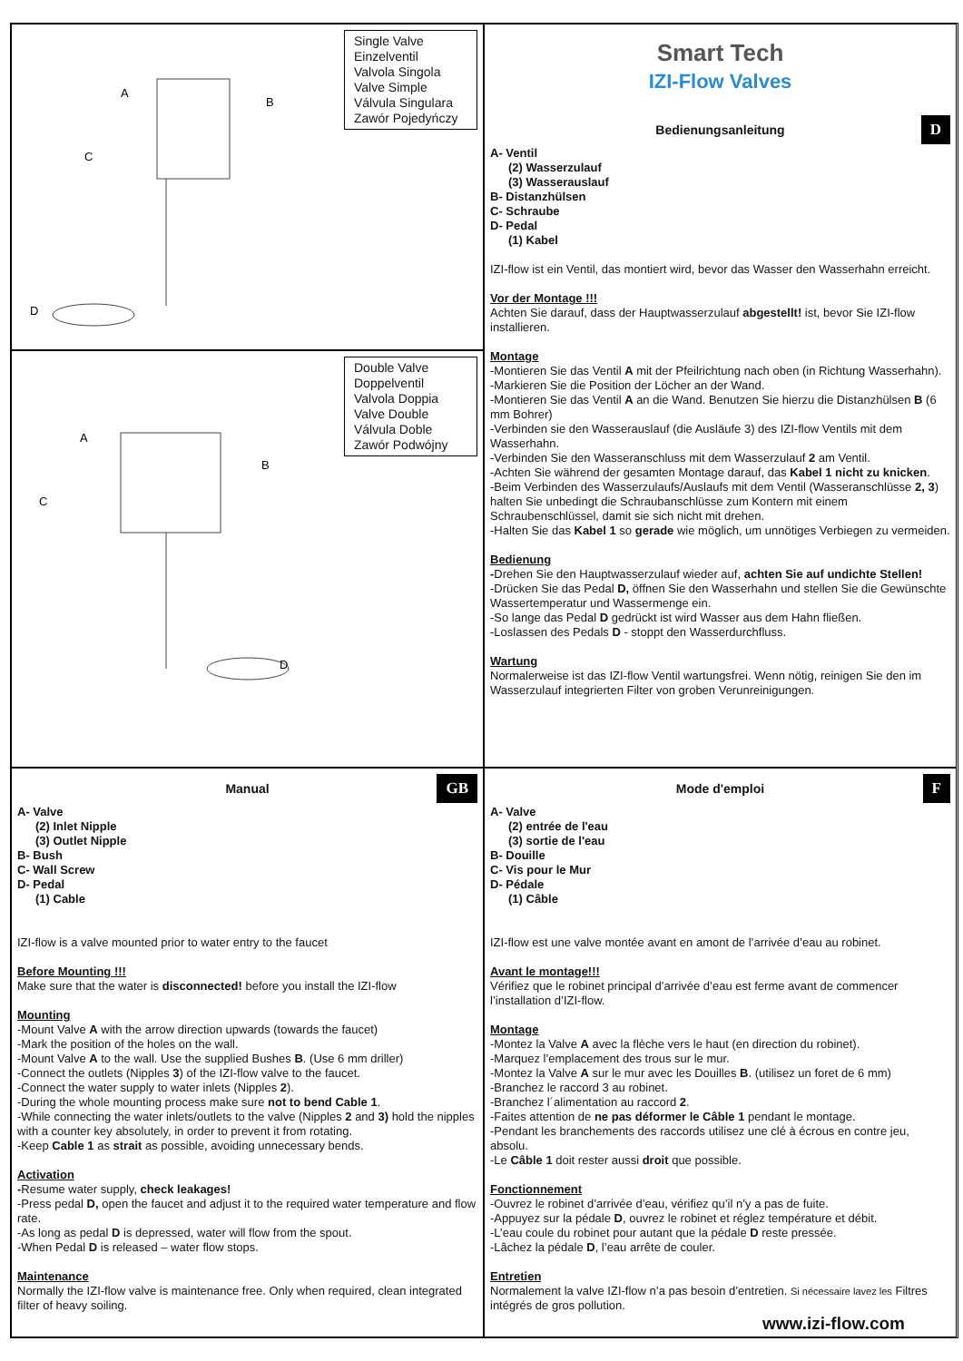Single Valve
Einzelventil
Valvola Singola
Valve Simple
Válvula Singulara
Zawór Pojedyńczy
D
A
B
C
Smart Tech
IZI-Flow Valves
Bedienungsanleitung D
A- Ventil
(2) Wasserzulauf
(3) Wasserauslauf
B- Distanzhülsen
C- Schraube
D- Pedal
(1) Kabel
IZI-flow ist ein Ventil, das montiert wird, bevor das Wasser den Wasserhahn erreicht.
Vor der Montage !!!
Achten Sie darauf, dass der Hauptwasserzulauf abgestellt! ist, bevor Sie IZI-flow installieren.
Montage
-Montieren Sie das Ventil A mit der Pfeilrichtung nach oben (in Richtung Wasserhahn).
-Markieren Sie die Position der Löcher an der Wand.
-Montieren Sie das Ventil A an die Wand. Benutzen Sie hierzu die Distanzhülsen B (6 mm Bohrer)
-Verbinden sie den Wasserauslauf (die Ausläufe 3) des IZI-flow Ventils mit dem Wasserhahn.
-Verbinden Sie den Wasseranschluss mit dem Wasserzulauf 2 am Ventil.
-Achten Sie während der gesamten Montage darauf, das Kabel 1 nicht zu knicken.
-Beim Verbinden des Wasserzulaufs/Auslaufs mit dem Ventil (Wasseranschlüsse 2, 3) halten Sie unbedingt die Schraubanschlüsse zum Kontern mit einem Schraubenschlüssel, damit sie sich nicht mit drehen.
-Halten Sie das Kabel 1 so gerade wie möglich, um unnötiges Verbiegen zu vermeiden.
Bedienung
-Drehen Sie den Hauptwasserzulauf wieder auf, achten Sie auf undichte Stellen!
-Drücken Sie das Pedal D, öffnen Sie den Wasserhahn und stellen Sie die Gewünschte Wassertemperatur und Wassermenge ein.
-So lange das Pedal D gedrückt ist wird Wasser aus dem Hahn fließen.
-Loslassen des Pedals D - stoppt den Wasserdurchfluss.
Wartung
Normalerweise ist das IZI-flow Ventil wartungsfrei. Wenn nötig, reinigen Sie den im Wasserzulauf integrierten Filter von groben Verunreinigungen.
Double Valve
Doppelventil
Valvola Doppia
Valve Double
Válvula Doble
Zawór Podwójny
A
B
C
D
Manual GB
A- Valve
(2) Inlet Nipple
(3) Outlet Nipple
B- Bush
C- Wall Screw
D- Pedal
(1) Cable
IZI-flow is a valve mounted prior to water entry to the faucet
Before Mounting !!!
Make sure that the water is disconnected! before you install the IZI-flow
Mounting
-Mount Valve A with the arrow direction upwards (towards the faucet)
-Mark the position of the holes on the wall.
-Mount Valve A to the wall. Use the supplied Bushes B. (Use 6 mm driller)
-Connect the outlets (Nipples 3) of the IZI-flow valve to the faucet.
-Connect the water supply to water inlets (Nipples 2).
-During the whole mounting process make sure not to bend Cable 1.
-While connecting the water inlets/outlets to the valve (Nipples 2 and 3) hold the nipples with a counter key absolutely, in order to prevent it from rotating.
-Keep Cable 1 as strait as possible, avoiding unnecessary bends.
Activation
-Resume water supply, check leakages!
-Press pedal D, open the faucet and adjust it to the required water temperature and flow rate.
-As long as pedal D is depressed, water will flow from the spout.
-When Pedal D is released – water flow stops.
Maintenance
Normally the IZI-flow valve is maintenance free. Only when required, clean integrated filter of heavy soiling.
Mode d'emploi F
A- Valve
(2) entrée de l'eau
(3) sortie de l'eau
B- Douille
C- Vis pour le Mur
D- Pédale
(1) Câble
IZI-flow est une valve montée avant en amont de l’arrivée d’eau au robinet.
Avant le montage!!!
Vérifiez que le robinet principal d’arrivée d’eau est ferme avant de commencer l’installation d’IZI-flow.
Montage
-Montez la Valve A avec la flèche vers le haut (en direction du robinet).
-Marquez l’emplacement des trous sur le mur.
-Montez la Valve A sur le mur avec les Douilles B. (utilisez un foret de 6 mm)
-Branchez le raccord 3 au robinet.
-Branchez l´alimentation au raccord 2.
-Faites attention de ne pas déformer le Câble 1 pendant le montage.
-Pendant les branchements des raccords utilisez une clé à écrous en contre jeu, absolu.
-Le Câble 1 doit rester aussi droit que possible.
Fonctionnement
-Ouvrez le robinet d’arrivée d’eau, vérifiez qu’il n’y a pas de fuite.
-Appuyez sur la pédale D, ouvrez le robinet et réglez température et débit.
-L’eau coule du robinet pour autant que la pédale D reste pressée.
-Lâchez la pédale D, l’eau arrête de couler.
Entretien
Normalement la valve IZI-flow n’a pas besoin d’entretien. Si nécessaire lavez les Filtres intégrés de gros pollution.
www.izi-flow.com